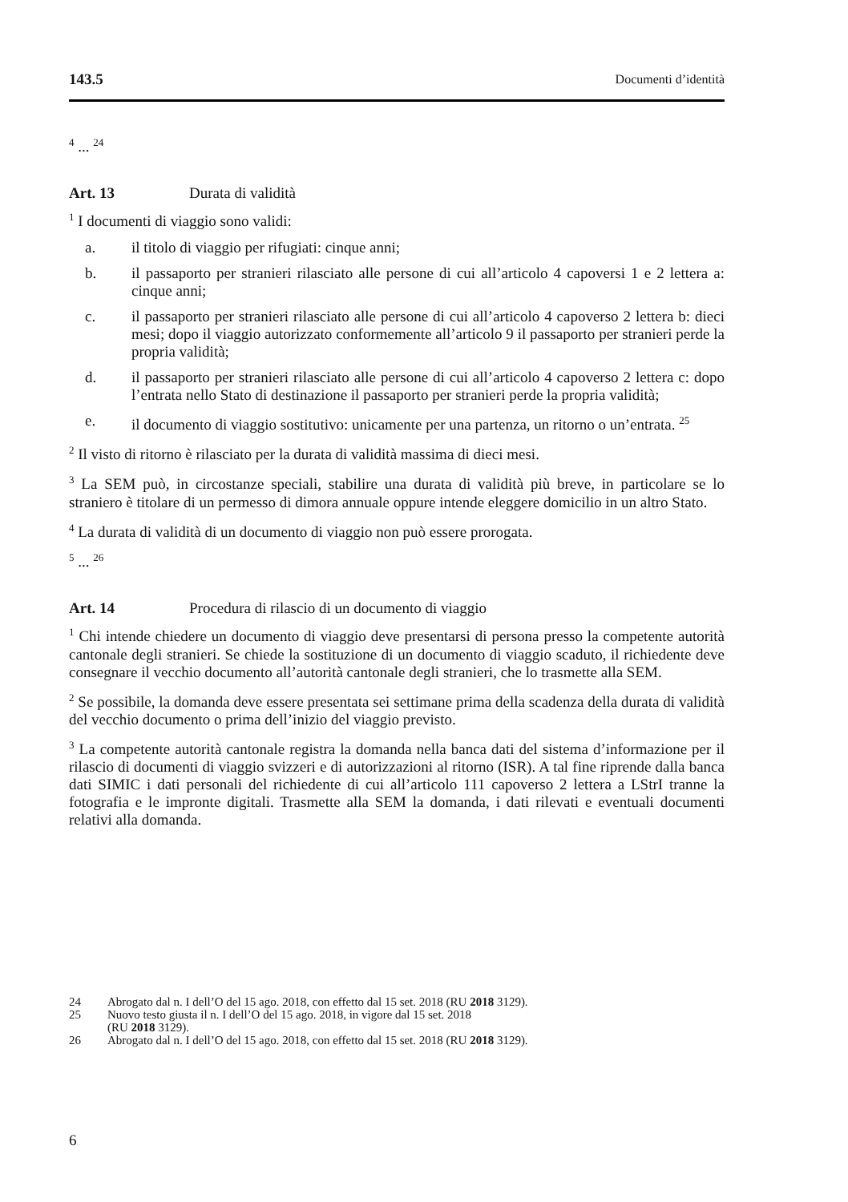143.5 Documenti d’identità
<sup>4</sup> ... <sup>24</sup>
Art. 13 Durata di validità
<sup>1</sup> I documenti di viaggio sono validi:
a. il titolo di viaggio per rifugiati: cinque anni;
b. il passaporto per stranieri rilasciato alle persone di cui all’articolo 4 capoversi 1 e 2 lettera a: cinque anni;
c. il passaporto per stranieri rilasciato alle persone di cui all’articolo 4 capoverso 2 lettera b: dieci mesi; dopo il viaggio autorizzato conformemente all’articolo 9 il passaporto per stranieri perde la propria validità;
d. il passaporto per stranieri rilasciato alle persone di cui all’articolo 4 capoverso 2 lettera c: dopo l’entrata nello Stato di destinazione il passaporto per stranieri perde la propria validità;
e. il documento di viaggio sostitutivo: unicamente per una partenza, un ritorno o un’entrata. <sup>25</sup>
<sup>2</sup> Il visto di ritorno è rilasciato per la durata di validità massima di dieci mesi.
<sup>3</sup> La SEM può, in circostanze speciali, stabilire una durata di validità più breve, in particolare se lo straniero è titolare di un permesso di dimora annuale oppure intende eleggere domicilio in un altro Stato.
<sup>4</sup> La durata di validità di un documento di viaggio non può essere prorogata.
<sup>5</sup> ... <sup>26</sup>
Art. 14 Procedura di rilascio di un documento di viaggio
<sup>1</sup> Chi intende chiedere un documento di viaggio deve presentarsi di persona presso la competente autorità cantonale degli stranieri. Se chiede la sostituzione di un documento di viaggio scaduto, il richiedente deve consegnare il vecchio documento all’autorità cantonale degli stranieri, che lo trasmette alla SEM.
<sup>2</sup> Se possibile, la domanda deve essere presentata sei settimane prima della scadenza della durata di validità del vecchio documento o prima dell’inizio del viaggio previsto.
<sup>3</sup> La competente autorità cantonale registra la domanda nella banca dati del sistema d’informazione per il rilascio di documenti di viaggio svizzeri e di autorizzazioni al ritorno (ISR). A tal fine riprende dalla banca dati SIMIC i dati personali del richiedente di cui all’articolo 111 capoverso 2 lettera a LStrI tranne la fotografia e le impronte digitali. Trasmette alla SEM la domanda, i dati rilevati e eventuali documenti relativi alla domanda.
24 Abrogato dal n. I dell’O del 15 ago. 2018, con effetto dal 15 set. 2018 (RU 2018 3129).
25 Nuovo testo giusta il n. I dell’O del 15 ago. 2018, in vigore dal 15 set. 2018
(RU 2018 3129).
26 Abrogato dal n. I dell’O del 15 ago. 2018, con effetto dal 15 set. 2018 (RU 2018 3129).
6